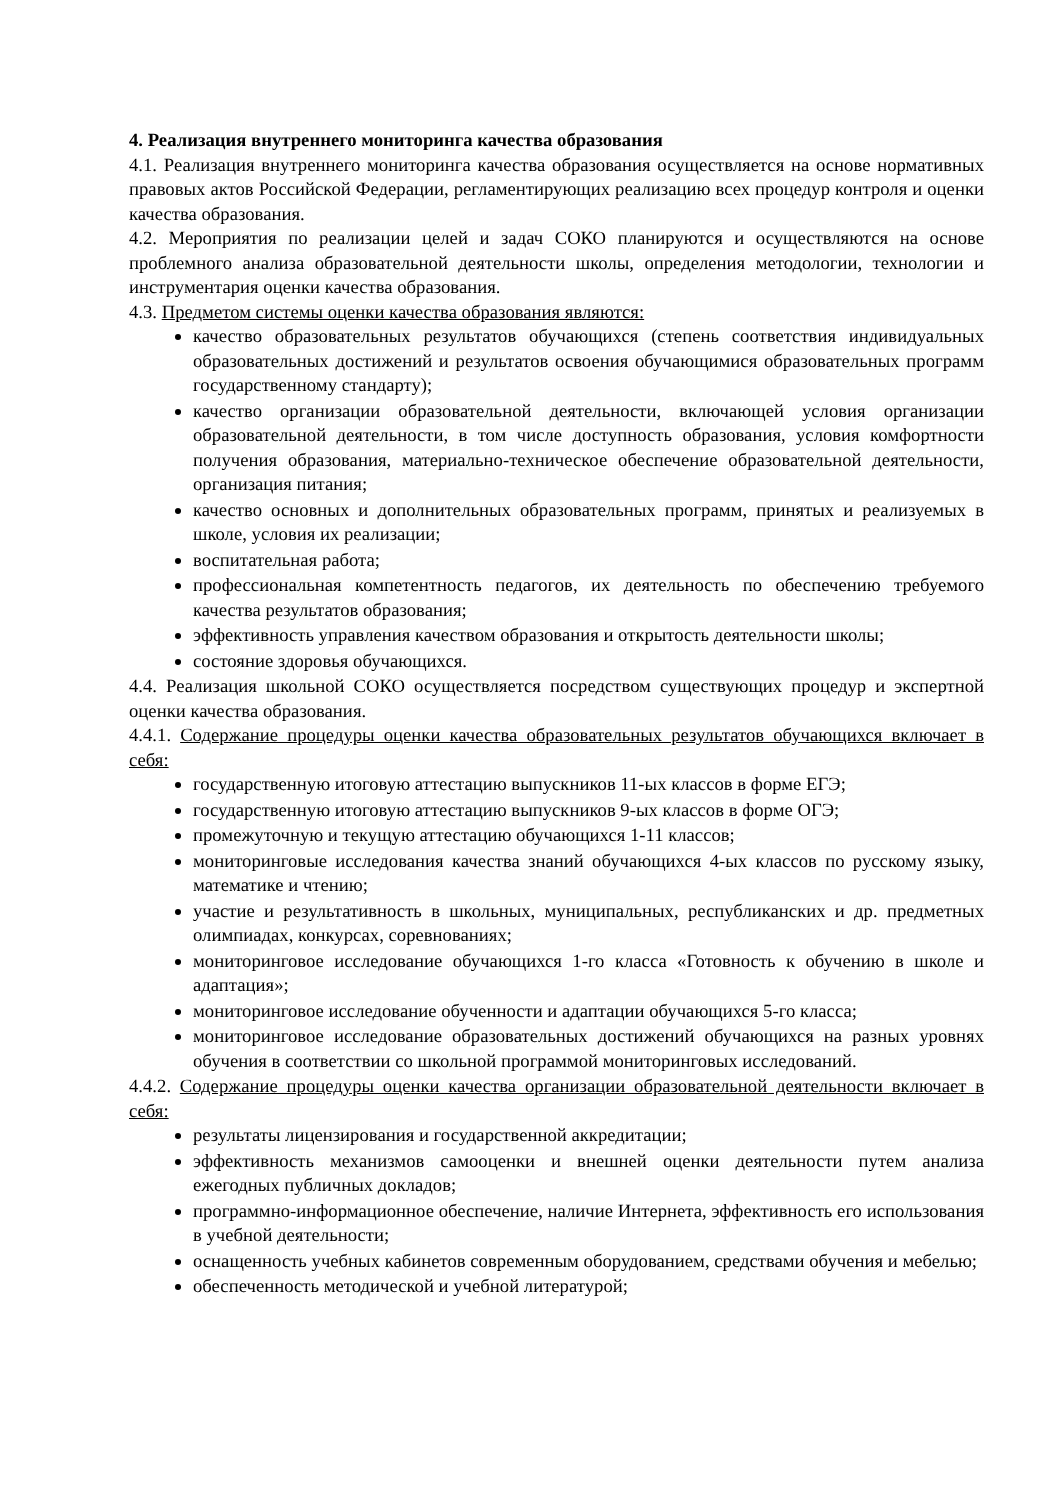4. Реализация внутреннего мониторинга качества образования
4.1. Реализация внутреннего мониторинга качества образования осуществляется на основе нормативных правовых актов Российской Федерации, регламентирующих реализацию всех процедур контроля и оценки качества образования.
4.2. Мероприятия по реализации целей и задач СОКО планируются и осуществляются на основе проблемного анализа образовательной деятельности школы, определения методологии, технологии и инструментария оценки качества образования.
4.3. Предметом системы оценки качества образования являются:
качество образовательных результатов обучающихся (степень соответствия индивидуальных образовательных достижений и результатов освоения обучающимися образовательных программ государственному стандарту);
качество организации образовательной деятельности, включающей условия организации образовательной деятельности, в том числе доступность образования, условия комфортности получения образования, материально-техническое обеспечение образовательной деятельности, организация питания;
качество основных и дополнительных образовательных программ, принятых и реализуемых в школе, условия их реализации;
воспитательная работа;
профессиональная компетентность педагогов, их деятельность по обеспечению требуемого качества результатов образования;
эффективность управления качеством образования и открытость деятельности школы;
состояние здоровья обучающихся.
4.4. Реализация школьной СОКО осуществляется посредством существующих процедур и экспертной оценки качества образования.
4.4.1. Содержание процедуры оценки качества образовательных результатов обучающихся включает в себя:
государственную итоговую аттестацию выпускников 11-ых классов в форме ЕГЭ;
государственную итоговую аттестацию выпускников 9-ых классов в форме ОГЭ;
промежуточную и текущую аттестацию обучающихся 1-11 классов;
мониторинговые исследования качества знаний обучающихся 4-ых классов по русскому языку, математике и чтению;
участие и результативность в школьных, муниципальных, республиканских и др. предметных олимпиадах, конкурсах, соревнованиях;
мониторинговое исследование обучающихся 1-го класса «Готовность к обучению в школе и адаптация»;
мониторинговое исследование обученности и адаптации обучающихся 5-го класса;
мониторинговое исследование образовательных достижений обучающихся на разных уровнях обучения в соответствии со школьной программой мониторинговых исследований.
4.4.2. Содержание процедуры оценки качества организации образовательной деятельности включает в себя:
результаты лицензирования и государственной аккредитации;
эффективность механизмов самооценки и внешней оценки деятельности путем анализа ежегодных публичных докладов;
программно-информационное обеспечение, наличие Интернета, эффективность его использования в учебной деятельности;
оснащенность учебных кабинетов современным оборудованием, средствами обучения и мебелью;
обеспеченность методической и учебной литературой;